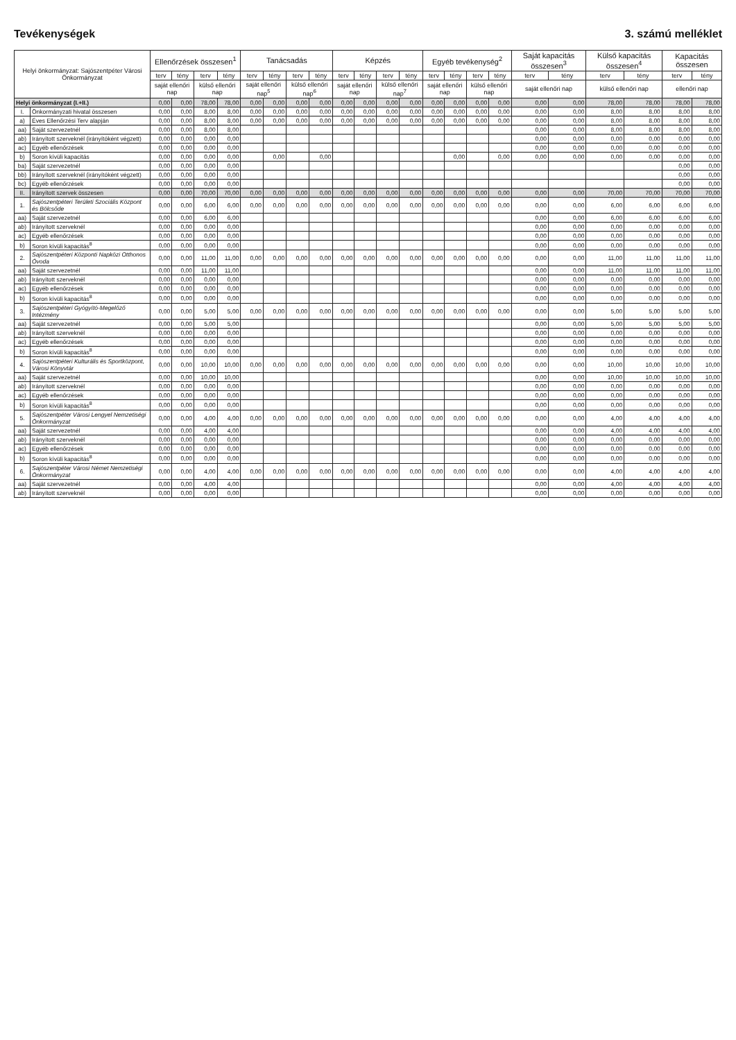Tevékenységek 3. számú melléklet
| Helyi önkormányzat: Sajószentpéter Városi Önkormányzat | | Ellenőrzések összesen<sup>1</sup> | | | | Tanácsadás | | | | Képzés | | | | Egyéb tevékenység<sup>2</sup> | | | | Saját kapacitás összesen<sup>3</sup> | | Külső kapacitás összesen<sup>4</sup> | | Kapacitás összesen | |
| --- | --- | --- | --- | --- | --- | --- | --- | --- | --- | --- | --- | --- | --- | --- | --- | --- | --- | --- | --- | --- | --- | --- | --- |
| | | terv | tény | terv | tény | terv | tény | terv | tény | terv | tény | terv | tény | terv | tény | terv | tény | terv | tény | terv | tény | terv | tény |
| | | saját ellenőri nap | | külső ellenőri nap | | saját ellenőri nap<sup>5</sup> | | külső ellenőri nap<sup>6</sup> | | saját ellenőri nap | | külső ellenőri nap<sup>7</sup> | | saját ellenőri nap | | külső ellenőri nap | | saját ellenőri nap | | külső ellenőri nap | | ellenőri nap | |
| Helyi önkormányzat (I.+II.) | | 0,00 | 0,00 | 78,00 | 78,00 | 0,00 | 0,00 | 0,00 | 0,00 | 0,00 | 0,00 | 0,00 | 0,00 | 0,00 | 0,00 | 0,00 | 0,00 | 0,00 | 0,00 | 78,00 | 78,00 | 78,00 | 78,00 |
| I. | Önkormányzati hivatal összesen | 0,00 | 0,00 | 8,00 | 8,00 | 0,00 | 0,00 | 0,00 | 0,00 | 0,00 | 0,00 | 0,00 | 0,00 | 0,00 | 0,00 | 0,00 | 0,00 | 0,00 | 0,00 | 8,00 | 8,00 | 8,00 | 8,00 |
| a) | Éves Ellenőrzési Terv alapján | 0,00 | 0,00 | 8,00 | 8,00 | 0,00 | 0,00 | 0,00 | 0,00 | 0,00 | 0,00 | 0,00 | 0,00 | 0,00 | 0,00 | 0,00 | 0,00 | 0,00 | 0,00 | 8,00 | 8,00 | 8,00 | 8,00 |
| aa) | Saját szervezetnél | 0,00 | 0,00 | 8,00 | 8,00 | | | | | | | | | | | | | 0,00 | 0,00 | 8,00 | 8,00 | 8,00 | 8,00 |
| ab) | Irányított szerveknél (irányítóként végzett) | 0,00 | 0,00 | 0,00 | 0,00 | | | | | | | | | | | | | 0,00 | 0,00 | 0,00 | 0,00 | 0,00 | 0,00 |
| ac) | Egyéb ellenőrzések | 0,00 | 0,00 | 0,00 | 0,00 | | | | | | | | | | | | | 0,00 | 0,00 | 0,00 | 0,00 | 0,00 | 0,00 |
| b) | Soron kívüli kapacitás | 0,00 | 0,00 | 0,00 | 0,00 | | 0,00 | | 0,00 | | | | | | 0,00 | | 0,00 | 0,00 | 0,00 | 0,00 | 0,00 | 0,00 | 0,00 |
| ba) | Saját szervezetnél | 0,00 | 0,00 | 0,00 | 0,00 | | | | | | | | | | | | | | | | | 0,00 | 0,00 |
| bb) | Irányított szerveknél (irányítóként végzett) | 0,00 | 0,00 | 0,00 | 0,00 | | | | | | | | | | | | | | | | | 0,00 | 0,00 |
| bc) | Egyéb ellenőrzések | 0,00 | 0,00 | 0,00 | 0,00 | | | | | | | | | | | | | | | | | 0,00 | 0,00 |
| II. | Irányított szervek összesen | 0,00 | 0,00 | 70,00 | 70,00 | 0,00 | 0,00 | 0,00 | 0,00 | 0,00 | 0,00 | 0,00 | 0,00 | 0,00 | 0,00 | 0,00 | 0,00 | 0,00 | 0,00 | 70,00 | 70,00 | 70,00 | 70,00 |
| 1. | Sajószentpéteri Területi Szociális Központ és Bölcsőde | 0,00 | 0,00 | 6,00 | 6,00 | 0,00 | 0,00 | 0,00 | 0,00 | 0,00 | 0,00 | 0,00 | 0,00 | 0,00 | 0,00 | 0,00 | 0,00 | 0,00 | 0,00 | 6,00 | 6,00 | 6,00 | 6,00 |
| aa) | Saját szervezetnél | 0,00 | 0,00 | 6,00 | 6,00 | | | | | | | | | | | | | 0,00 | 0,00 | 6,00 | 6,00 | 6,00 | 6,00 |
| ab) | Irányított szerveknél | 0,00 | 0,00 | 0,00 | 0,00 | | | | | | | | | | | | | 0,00 | 0,00 | 0,00 | 0,00 | 0,00 | 0,00 |
| ac) | Egyéb ellenőrzések | 0,00 | 0,00 | 0,00 | 0,00 | | | | | | | | | | | | | 0,00 | 0,00 | 0,00 | 0,00 | 0,00 | 0,00 |
| b) | Soron kívüli kapacitás<sup>8</sup> | 0,00 | 0,00 | 0,00 | 0,00 | | | | | | | | | | | | | 0,00 | 0,00 | 0,00 | 0,00 | 0,00 | 0,00 |
| 2. | Sajószentpéteri Központi Napközi Otthonos Óvoda | 0,00 | 0,00 | 11,00 | 11,00 | 0,00 | 0,00 | 0,00 | 0,00 | 0,00 | 0,00 | 0,00 | 0,00 | 0,00 | 0,00 | 0,00 | 0,00 | 0,00 | 0,00 | 11,00 | 11,00 | 11,00 | 11,00 |
| aa) | Saját szervezetnél | 0,00 | 0,00 | 11,00 | 11,00 | | | | | | | | | | | | | 0,00 | 0,00 | 11,00 | 11,00 | 11,00 | 11,00 |
| ab) | Irányított szerveknél | 0,00 | 0,00 | 0,00 | 0,00 | | | | | | | | | | | | | 0,00 | 0,00 | 0,00 | 0,00 | 0,00 | 0,00 |
| ac) | Egyéb ellenőrzések | 0,00 | 0,00 | 0,00 | 0,00 | | | | | | | | | | | | | 0,00 | 0,00 | 0,00 | 0,00 | 0,00 | 0,00 |
| b) | Soron kívüli kapacitás<sup>8</sup> | 0,00 | 0,00 | 0,00 | 0,00 | | | | | | | | | | | | | 0,00 | 0,00 | 0,00 | 0,00 | 0,00 | 0,00 |
| 3. | Sajószentpéteri Gyógyító-Megelőző Intézmény | 0,00 | 0,00 | 5,00 | 5,00 | 0,00 | 0,00 | 0,00 | 0,00 | 0,00 | 0,00 | 0,00 | 0,00 | 0,00 | 0,00 | 0,00 | 0,00 | 0,00 | 0,00 | 5,00 | 5,00 | 5,00 | 5,00 |
| aa) | Saját szervezetnél | 0,00 | 0,00 | 5,00 | 5,00 | | | | | | | | | | | | | 0,00 | 0,00 | 5,00 | 5,00 | 5,00 | 5,00 |
| ab) | Irányított szerveknél | 0,00 | 0,00 | 0,00 | 0,00 | | | | | | | | | | | | | 0,00 | 0,00 | 0,00 | 0,00 | 0,00 | 0,00 |
| ac) | Egyéb ellenőrzések | 0,00 | 0,00 | 0,00 | 0,00 | | | | | | | | | | | | | 0,00 | 0,00 | 0,00 | 0,00 | 0,00 | 0,00 |
| b) | Soron kívüli kapacitás<sup>8</sup> | 0,00 | 0,00 | 0,00 | 0,00 | | | | | | | | | | | | | 0,00 | 0,00 | 0,00 | 0,00 | 0,00 | 0,00 |
| 4. | Sajószentpéteri Kulturális és Sportközpont, Városi Könyvtár | 0,00 | 0,00 | 10,00 | 10,00 | 0,00 | 0,00 | 0,00 | 0,00 | 0,00 | 0,00 | 0,00 | 0,00 | 0,00 | 0,00 | 0,00 | 0,00 | 0,00 | 0,00 | 10,00 | 10,00 | 10,00 | 10,00 |
| aa) | Saját szervezetnél | 0,00 | 0,00 | 10,00 | 10,00 | | | | | | | | | | | | | 0,00 | 0,00 | 10,00 | 10,00 | 10,00 | 10,00 |
| ab) | Irányított szerveknél | 0,00 | 0,00 | 0,00 | 0,00 | | | | | | | | | | | | | 0,00 | 0,00 | 0,00 | 0,00 | 0,00 | 0,00 |
| ac) | Egyéb ellenőrzések | 0,00 | 0,00 | 0,00 | 0,00 | | | | | | | | | | | | | 0,00 | 0,00 | 0,00 | 0,00 | 0,00 | 0,00 |
| b) | Soron kívüli kapacitás<sup>8</sup> | 0,00 | 0,00 | 0,00 | 0,00 | | | | | | | | | | | | | 0,00 | 0,00 | 0,00 | 0,00 | 0,00 | 0,00 |
| 5. | Sajószentpéter Városi Lengyel Nemzetiségi Önkormányzat | 0,00 | 0,00 | 4,00 | 4,00 | 0,00 | 0,00 | 0,00 | 0,00 | 0,00 | 0,00 | 0,00 | 0,00 | 0,00 | 0,00 | 0,00 | 0,00 | 0,00 | 0,00 | 4,00 | 4,00 | 4,00 | 4,00 |
| aa) | Saját szervezetnél | 0,00 | 0,00 | 4,00 | 4,00 | | | | | | | | | | | | | 0,00 | 0,00 | 4,00 | 4,00 | 4,00 | 4,00 |
| ab) | Irányított szerveknél | 0,00 | 0,00 | 0,00 | 0,00 | | | | | | | | | | | | | 0,00 | 0,00 | 0,00 | 0,00 | 0,00 | 0,00 |
| ac) | Egyéb ellenőrzések | 0,00 | 0,00 | 0,00 | 0,00 | | | | | | | | | | | | | 0,00 | 0,00 | 0,00 | 0,00 | 0,00 | 0,00 |
| b) | Soron kívüli kapacitás<sup>8</sup> | 0,00 | 0,00 | 0,00 | 0,00 | | | | | | | | | | | | | 0,00 | 0,00 | 0,00 | 0,00 | 0,00 | 0,00 |
| 6. | Sajószentpéter Városi Német Nemzetiségi Önkormányzat | 0,00 | 0,00 | 4,00 | 4,00 | 0,00 | 0,00 | 0,00 | 0,00 | 0,00 | 0,00 | 0,00 | 0,00 | 0,00 | 0,00 | 0,00 | 0,00 | 0,00 | 0,00 | 4,00 | 4,00 | 4,00 | 4,00 |
| aa) | Saját szervezetnél | 0,00 | 0,00 | 4,00 | 4,00 | | | | | | | | | | | | | 0,00 | 0,00 | 4,00 | 4,00 | 4,00 | 4,00 |
| ab) | Irányított szerveknél | 0,00 | 0,00 | 0,00 | 0,00 | | | | | | | | | | | | | 0,00 | 0,00 | 0,00 | 0,00 | 0,00 | 0,00 |